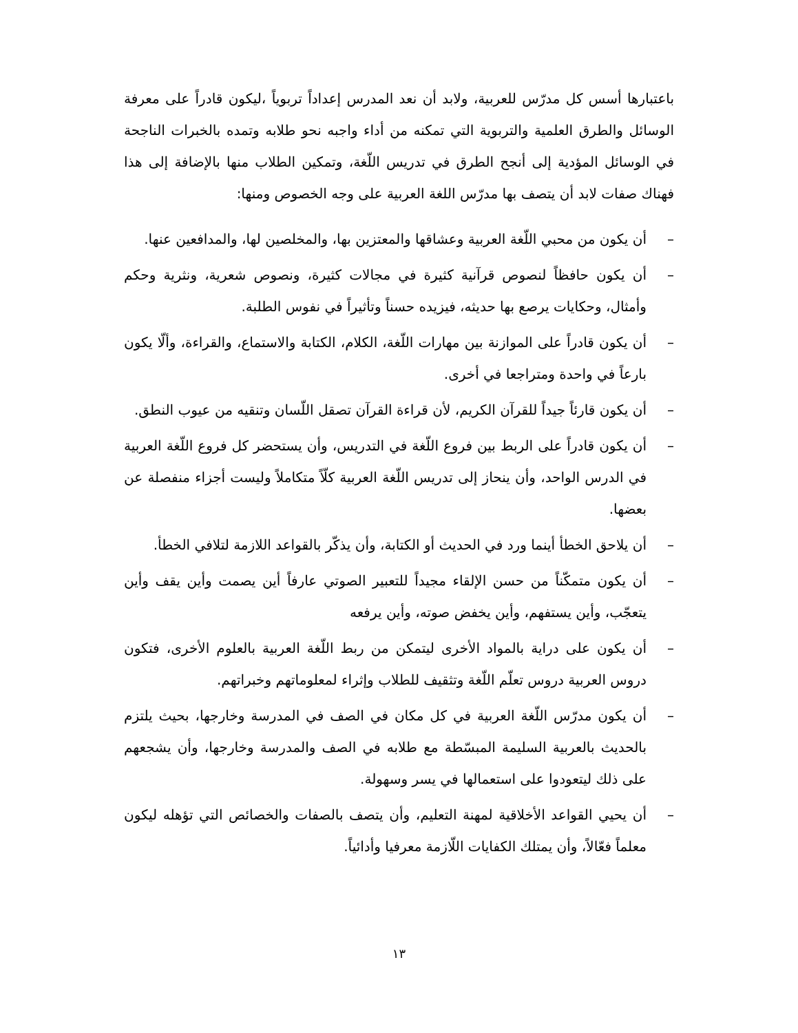باعتبارها أسس كل مدرّس للعربية، ولابد أن نعد المدرس إعداداً تربوياً ،ليكون قادراً على معرفة الوسائل والطرق العلمية والتربوية التي تمكنه من أداء واجبه نحو طلابه وتمده بالخبرات الناجحة في الوسائل المؤدية إلى أنجح الطرق في تدريس اللّغة، وتمكين الطلاب منها بالإضافة إلى هذا فهناك صفات لابد أن يتصف بها مدرّس اللغة العربية على وجه الخصوص ومنها:
– أن يكون من محبي اللّغة العربية وعشاقها والمعتزين بها، والمخلصين لها، والمدافعين عنها.
– أن يكون حافظاً لنصوص قرآنية كثيرة في مجالات كثيرة، ونصوص شعرية، ونثرية وحكم وأمثال، وحكايات يرصع بها حديثه، فيزيده حسناً وتأثيراً في نفوس الطلبة.
– أن يكون قادراً على الموازنة بين مهارات اللّغة، الكلام، الكتابة والاستماع، والقراءة، وألّا يكون بارعاً في واحدة ومتراجعا في أخرى.
– أن يكون قارئاً جيداً للقرآن الكريم، لأن قراءة القرآن تصقل اللّسان وتنقيه من عيوب النطق.
– أن يكون قادراً على الربط بين فروع اللّغة في التدريس، وأن يستحضر كل فروع اللّغة العربية في الدرس الواحد، وأن ينحاز إلى تدريس اللّغة العربية كلّاً متكاملاً وليست أجزاء منفصلة عن بعضها.
– أن يلاحق الخطأ أينما ورد في الحديث أو الكتابة، وأن يذكّر بالقواعد اللازمة لتلافي الخطأ.
– أن يكون متمكّناً من حسن الإلقاء مجيداً للتعبير الصوتي عارفاً أين يصمت وأين يقف وأين يتعجّب، وأين يستفهم، وأين يخفض صوته، وأين يرفعه
– أن يكون على دراية بالمواد الأخرى ليتمكن من ربط اللّغة العربية بالعلوم الأخرى، فتكون دروس العربية دروس تعلّم اللّغة وتثقيف للطلاب وإثراء لمعلوماتهم وخبراتهم.
– أن يكون مدرّس اللّغة العربية في كل مكان في الصف في المدرسة وخارجها، بحيث يلتزم بالحديث بالعربية السليمة المبسّطة مع طلابه في الصف والمدرسة وخارجها، وأن يشجعهم على ذلك ليتعودوا على استعمالها في يسر وسهولة.
– أن يحيي القواعد الأخلاقية لمهنة التعليم، وأن يتصف بالصفات والخصائص التي تؤهله ليكون معلماً فعّالاً، وأن يمتلك الكفايات اللّازمة معرفيا وأدائياً.
١٣